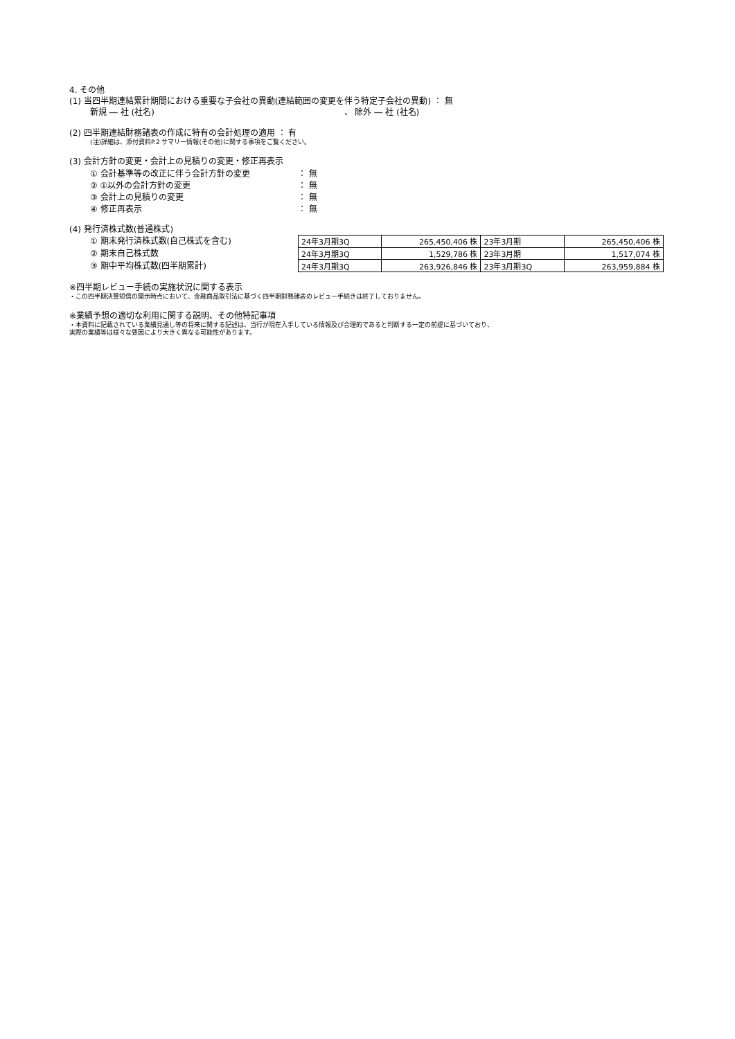4. その他
(1) 当四半期連結累計期間における重要な子会社の異動(連結範囲の変更を伴う特定子会社の異動) ： 無
新規 ― 社 (社名) 、 除外 ― 社 (社名)
(2) 四半期連結財務諸表の作成に特有の会計処理の適用 ： 有
(注)詳細は、添付資料P.2 サマリー情報(その他)に関する事項をご覧ください。
(3) 会計方針の変更・会計上の見積りの変更・修正再表示
① 会計基準等の改正に伴う会計方針の変更 ： 無
② ①以外の会計方針の変更 ： 無
③ 会計上の見積りの変更 ： 無
④ 修正再表示 ： 無
(4) 発行済株式数(普通株式)
① 期末発行済株式数(自己株式を含む)
② 期末自己株式数
③ 期中平均株式数(四半期累計)
| 24年3月期3Q | 265,450,406 株 | 23年3月期 | 265,450,406 株 |
| 24年3月期3Q | 1,529,786 株 | 23年3月期 | 1,517,074 株 |
| 24年3月期3Q | 263,926,846 株 | 23年3月期3Q | 263,959,884 株 |
※四半期レビュー手続の実施状況に関する表示
・この四半期決算短信の開示時点において、金融商品取引法に基づく四半期財務諸表のレビュー手続きは終了しておりません。
※業績予想の適切な利用に関する説明、その他特記事項
・本資料に記載されている業績見通し等の将来に関する記述は、当行が現在入手している情報及び合理的であると判断する一定の前提に基づいており、
実際の業績等は様々な要因により大きく異なる可能性があります。